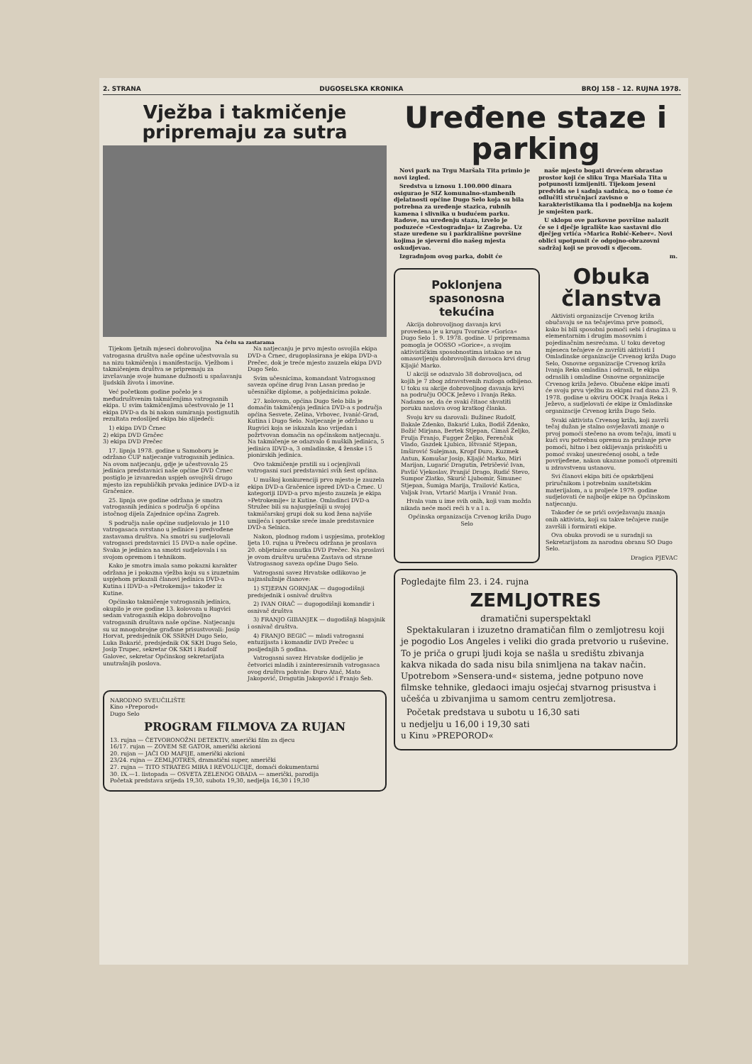2. STRANA DUGOSELSKA KRONIKA BROJ 158 – 12. RUJNA 1978.
Vježba i takmičenje pripremaju za sutra
Na čelu sa zastarama
Tijekom ljetnih mjeseci dobrovoljna vatrogasna društva naše općine učestvovala su na nizu takmičenja i manifestacija. Vježbom i takmičenjem društva se pripremaju za izvršavanje svoje humane dužnosti u spašavanju ljudskih života i imovine.
Već početkom godine počelo je s međudruštvenim takmičenjima vatrogasnih ekipa. U svim takmičenjima učestvovalo je 11 ekipa DVD-a da bi nakon sumiranja postignutih rezultata redoslijed ekipa bio slijedeći:
1) ekipa DVD Črnec
2) ekipa DVD Gračec
3) ekipa DVD Prečec
17. lipnja 1978. godine u Samoboru je održano CUP natjecanje vatrogasnih jedinica. Na ovom natjecanju, gdje je učestvovalo 25 jedinica predstavnici naše općine DVD Črnec postiglo je izvanredan uspjeh osvojivši drugo mjesto iza republičkih prvaka jedinice DVD-a iz Gračenice.
25. lipnja ove godine održana je smotra vatrogasnih jedinica s područja 6 općina istočnog dijela Zajednice općina Zagreb.
S područja naše općine sudjelovalo je 110 vatrogasaca svrstano u jedinice i predvođene zastavama društva. Na smotri su sudjelovali vatrogasci predstavnici 15 DVD-a naše općine. Svaka je jedinica na smotri sudjelovala i sa svojom opremom i tehnikom.
Kako je smotra imala samo pokazni karakter održana je i pokazna vježba koju su s izuzetnim uspjehom prikazali članovi jedinica DVD-a Kutina i IDVD-a »Petrokemija« također iz Kutine.
Općinsko takmičenje vatrogasnih jedinica, okupilo je ove godine 13. kolovoza u Rugvici sedam vatrogasnih ekipa dobrovoljno vatrogasnih društava naše općine. Natjecanju su uz mnogobrojne građane prisustvovali: Josip Horvat, predsjednik OK SSRNH Dugo Selo, Luka Bakarić, predsjednik OK SKH Dugo Selo, Josip Trupec, sekretar OK SKH i Rudolf Galovec, sekretar Općinskog sekretarijata unutrašnjih poslova.
Na natjecanju je prvo mjesto osvojila ekipa DVD-a Črnec, drugoplasirana je ekipa DVD-a Prečec, dok je treće mjesto zauzela ekipa DVD Dugo Selo.
Svim učesnicima, komandant Vatrogasnog saveza općine drug Ivan Lasan predao je učesničke diplome, a pobjednicima pokale.
27. kolovoza, općina Dugo Selo bila je domaćin takmičenja jedinica DVD-a s područja općina Sesvete, Zelina, Vrbovec, Ivanić-Grad, Kutina i Dugo Selo. Natjecanje je održano u Rugvici koja se iskazala kao vrijedan i požrtvovan domaćin na općinskom natjecanju. Na takmičenje se odazvalo 6 muških jedinica, 5 jedinica IDVD-a, 3 omladinske, 4 ženske i 5 pionirskih jedinica.
Ovo takmičenje pratili su i ocjenjivali vatrogasni suci predstavnici svih šest općina.
U muškoj konkurenciji prvo mjesto je zauzela ekipa DVD-a Gračenice ispred DVD-a Črnec. U kategoriji IDVD-a prvo mjesto zauzela je ekipa »Petrokemije« iz Kutine. Omladinci DVD-a Stružec bili su najuspješniji u svojoj takmičarskoj grupi dok su kod žena najviše umijeća i sportske sreće imale predstavnice DVD-a Selnica.
Nakon, plodnog radom i uspjesima, proteklog ljeta 10. rujna u Prečecu održana je proslava 20. obljetnice osnutka DVD Prečec. Na proslavi je ovom društvu uručena Zastava od strane Vatrogasnog saveza općine Dugo Selo.
Vatrogasni savez Hrvatske odlikovao je najzaslužnije članove:
1) STJEPAN GORNJAK — dugogodišnji predsjednik i osnivač društva
2) IVAN ORAČ — dugogodišnji komandir i osnivač društva
3) FRANJO GIBANJEK — dugodišnji blagajnik i osnivač društva.
4) FRANJO BEGIĆ — mladi vatrogasni entuzijasta i komandir DVD Prečec u posljednjih 5 godina.
Vatrogasni savez Hrvatske dodijelio je četvorici mladih i zainteresiranih vatrogasaca ovog društva pohvale: Đuro Atać, Mato Jakopović, Dragutin Jakopović i Franjo Šeb.
NARODNO SVEUČILIŠTE
Kino »Preporod«
Dugo Selo
PROGRAM FILMOVA ZA RUJAN
13. rujna — ČETVORONOŽNI DETEKTIV, američki film za djecu
16/17. rujan — ZOVEM SE GATOR, američki akcioni
20. rujan — JAČI OD MAFIJE, američki akcioni
23/24. rujna — ZEMLJOTRES, dramatični super, američki
27. rujna — TITO STRATEG MIRA I REVOLUCIJE, domaći dokumentarni
30. IX.—1. listopada — OSVETA ZELENOG OBADA — američki, parodija
Početak predstava srijeda 19,30, subota 19,30, nedjelja 16,30 i 19,30
Uređene staze i parking
Novi park na Trgu Maršala Tita primio je novi izgled.
Sredstva u iznosu 1.100.000 dinara osigurao je SIZ komunalno-stambenih djelatnosti općine Dugo Selo koja su bila potrebna za uređenje stazica, rubnih kamena i slivnika u budućem parku. Radove, na uređenju staza, izvelo je poduzeće »Cestogradnja« iz Zagreba. Uz staze uređene su i parkirališne površine kojima je sjeverni dio našeg mjesta oskudjevao.
Izgradnjom ovog parka, dobit će
naše mjesto bogati drvećem obrastao prostor koji će sliku Trga Maršala Tita u potpunosti izmijeniti. Tijekom jeseni predviđa se i sadnja sadnica, no o tome će odlučiti stručnjaci zavisno o karakteristikama tla i podneblja na kojem je smješten park.
U sklopu ove parkovne površine nalazit će se i dječje igralište kao sastavni dio dječjeg vrtića »Marica Robić-Keber«. Novi oblici upotpunit će odgojno-obrazovni sadržaj koji se provodi s djecom.
m.
Poklonjena spasonosna tekućina
Akcija dobrovoljnog davanja krvi provedena je u krugu Tvornice »Gorica« Dugo Selo 1. 9. 1978. godine. U pripremama pomogla je OOSSO »Gorice«, a svojim aktivističkim sposobnostima istakao se na omasovljenju dobrovoljnih davaoca krvi drug Kljajić Marko.
U akciji se odazvalo 38 dobrovoljaca, od kojih je 7 zbog zdravstvenih razloga odbijeno. U toku su akcije dobrovoljnog davanja krvi na području OOCK Ježevo i Ivanja Reka. Nadamo se, da će svaki čitaoc shvatiti poruku naslova ovog kratkog članka.
Svoju krv su darovali: Bužinec Rudolf, Bakale Zdenko, Bakarić Luka, Bodiš Zdenko, Božić Mirjana, Bertek Stjepan, Cimaš Željko, Frulja Franjo, Fugger Željko, Ferenčak Vlado, Gazdek Ljubica, Ištvanić Stjepan, Imširović Sulejman, Kropf Đuro, Kuzmek Antun, Komušar Josip, Kljajić Marko, Miri Marijan, Lugarić Dragutin, Petričević Ivan, Pavlić Vjekoslav, Pranjić Drago, Rudić Stevo, Sumpor Zlatko, Skurić Ljubomir, Šimunec Stjepan, Šumiga Marija, Trailović Katica, Valjak Ivan, Vrtarić Marija i Vranić Ivan.
Hvala vam u ime svih onih, koji vam možda nikada neće moći reći h v a l a.
Općinska organizacija Crvenog križa Dugo Selo
Obuka članstva
Aktivisti organizacije Crvenog križa obučavaju se na tečajevima prve pomoći, kako bi bili sposobni pomoći sebi i drugima u elementarnim i drugim masovnim i pojedinačnim nesrećama. U toku devetog mjeseca tečajeve će završiti aktivisti I Omladinske organizacije Crvenog križa Dugo Selo, Osnovne organizacije Crvenog križa Ivanja Reka omladina i odrasli, te ekipa odraslih i omladine Osnovne organizacije Crvenog križa Ježevo. Obučene ekipe imati će svoju prvu vježbu za ekipni rad dana 23. 9. 1978. godine u okviru OOCK Ivanja Reka i Ježevo, a sudjelovati će ekipe iz Omladinske organizacije Crvenog križa Dugo Selo.
Svaki aktivista Crvenog križa, koji završi tečaj dužan je stalno osvježavati znanje o prvoj pomoći stečeno na ovom tečaju, imati u kući svu potrebnu opremu za pružanje prve pomoći, hitno i bez oklijevanja priskočiti u pomoć svakoj unesrećenoj osobi, a teže povrijeđene, nakon ukazane pomoći otpremiti u zdravstvenu ustanovu.
Svi članovi ekipa biti će opskrbljeni priručnikom i potrebnim sanitetskim materijalom, a u proljeće 1979. godine sudjelovati će najbolje ekipe na Općinskom natjecanju.
Također će se prići osvježavanju znanja onih aktivista, koji su takve tečajeve ranije završili i formirati ekipe.
Ova obuka provodi se u suradnji sa Sekretarijatom za narodnu obranu SO Dugo Selo.
Dragica PJEVAC
Pogledajte film 23. i 24. rujna
ZEMLJOTRES
dramatični superspektakl
Spektakularan i izuzetno dramatičan film o zemljotresu koji je pogodio Los Angeles i veliki dio grada pretvorio u ruševine. To je priča o grupi ljudi koja se našla u središtu zbivanja kakva nikada do sada nisu bila snimljena na takav način. Upotrebom »Sensera-und« sistema, jedne potpuno nove filmske tehnike, gledaoci imaju osjećaj stvarnog prisustva i učešća u zbivanjima u samom centru zemljotresa.
Početak predstava u subotu u 16,30 sati
u nedjelju u 16,00 i 19,30 sati
u Kinu »PREPOROD«